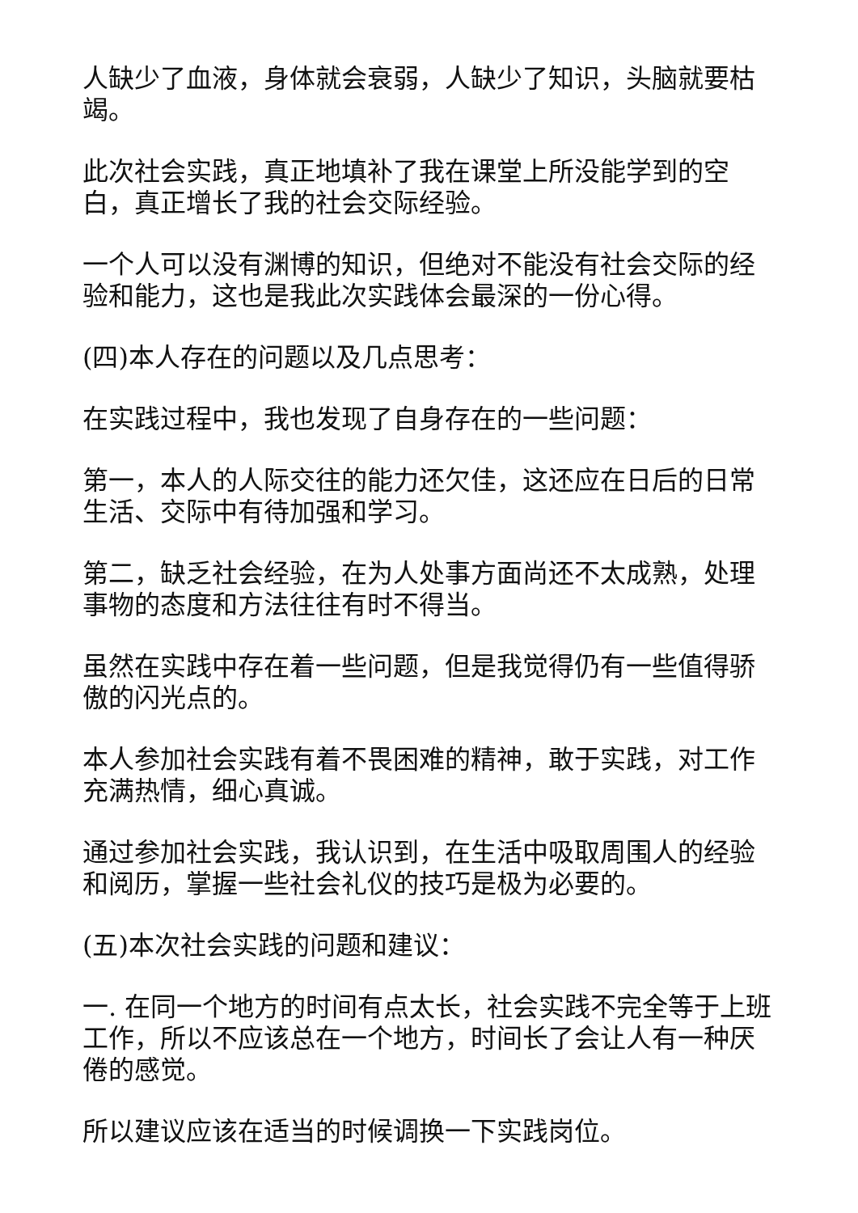人缺少了血液，身体就会衰弱，人缺少了知识，头脑就要枯竭。
此次社会实践，真正地填补了我在课堂上所没能学到的空白，真正增长了我的社会交际经验。
一个人可以没有渊博的知识，但绝对不能没有社会交际的经验和能力，这也是我此次实践体会最深的一份心得。
(四)本人存在的问题以及几点思考：
在实践过程中，我也发现了自身存在的一些问题：
第一，本人的人际交往的能力还欠佳，这还应在日后的日常生活、交际中有待加强和学习。
第二，缺乏社会经验，在为人处事方面尚还不太成熟，处理事物的态度和方法往往有时不得当。
虽然在实践中存在着一些问题，但是我觉得仍有一些值得骄傲的闪光点的。
本人参加社会实践有着不畏困难的精神，敢于实践，对工作充满热情，细心真诚。
通过参加社会实践，我认识到，在生活中吸取周围人的经验和阅历，掌握一些社会礼仪的技巧是极为必要的。
(五)本次社会实践的问题和建议：
一. 在同一个地方的时间有点太长，社会实践不完全等于上班工作，所以不应该总在一个地方，时间长了会让人有一种厌倦的感觉。
所以建议应该在适当的时候调换一下实践岗位。